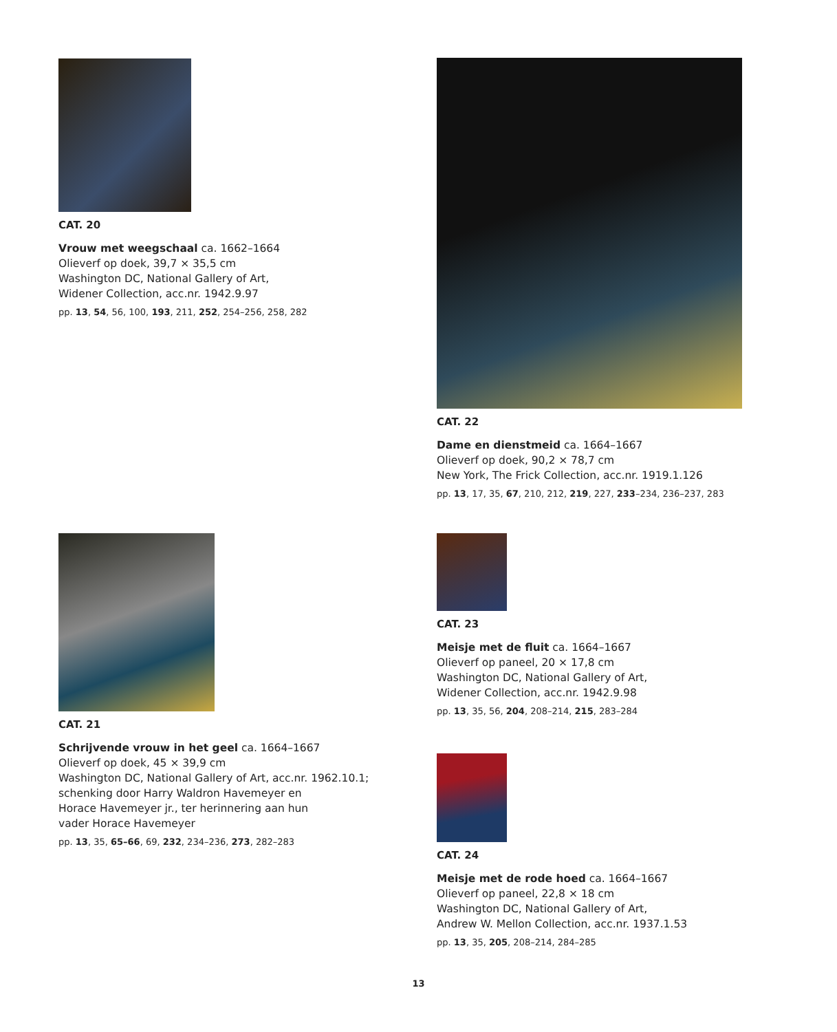CAT. 20
Vrouw met weegschaal ca. 1662–1664
Olieverf op doek, 39,7 × 35,5 cm
Washington DC, National Gallery of Art,
Widener Collection, acc.nr. 1942.9.97
pp. 13, 54, 56, 100, 193, 211, 252, 254–256, 258, 282
CAT. 22
Dame en dienstmeid ca. 1664–1667
Olieverf op doek, 90,2 × 78,7 cm
New York, The Frick Collection, acc.nr. 1919.1.126
pp. 13, 17, 35, 67, 210, 212, 219, 227, 233–234, 236–237, 283
CAT. 21
Schrijvende vrouw in het geel ca. 1664–1667
Olieverf op doek, 45 × 39,9 cm
Washington DC, National Gallery of Art, acc.nr. 1962.10.1;
schenking door Harry Waldron Havemeyer en
Horace Havemeyer jr., ter herinnering aan hun
vader Horace Havemeyer
pp. 13, 35, 65–66, 69, 232, 234–236, 273, 282–283
CAT. 23
Meisje met de fluit ca. 1664–1667
Olieverf op paneel, 20 × 17,8 cm
Washington DC, National Gallery of Art,
Widener Collection, acc.nr. 1942.9.98
pp. 13, 35, 56, 204, 208–214, 215, 283–284
CAT. 24
Meisje met de rode hoed ca. 1664–1667
Olieverf op paneel, 22,8 × 18 cm
Washington DC, National Gallery of Art,
Andrew W. Mellon Collection, acc.nr. 1937.1.53
pp. 13, 35, 205, 208–214, 284–285
13